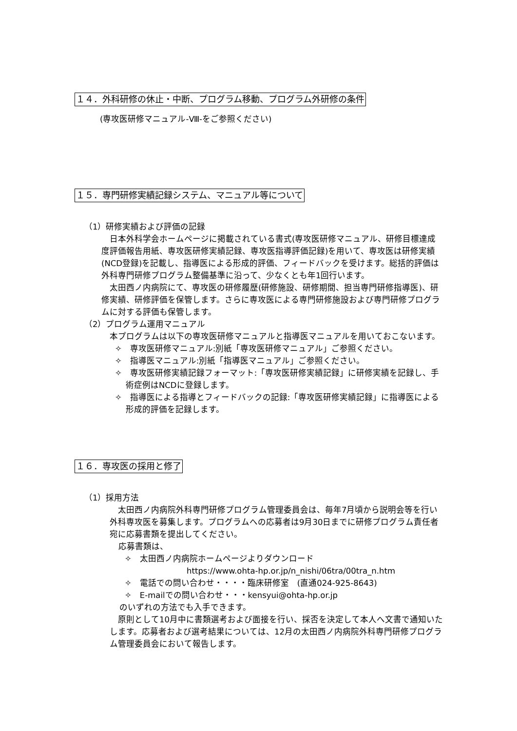１４．外科研修の休止・中断、プログラム移動、プログラム外研修の条件
(専攻医研修マニュアル-Ⅷ-をご参照ください)
１５．専門研修実績記録システム、マニュアル等について
（1）研修実績および評価の記録
日本外科学会ホームページに掲載されている書式(専攻医研修マニュアル、研修目標達成度評価報告用紙、専攻医研修実績記録、専攻医指導評価記録)を用いて、専攻医は研修実績(NCD登録)を記載し、指導医による形成的評価、フィードバックを受けます。総括的評価は外科専門研修プログラム整備基準に沿って、少なくとも年1回行います。
太田西ノ内病院にて、専攻医の研修履歴(研修施設、研修期間、担当専門研修指導医)、研修実績、研修評価を保管します。さらに専攻医による専門研修施設および専門研修プログラムに対する評価も保管します。
（2）プログラム運用マニュアル
本プログラムは以下の専攻医研修マニュアルと指導医マニュアルを用いておこないます。
✧　専攻医研修マニュアル:別紙「専攻医研修マニュアル」ご参照ください。
✧　指導医マニュアル:別紙「指導医マニュアル」ご参照ください。
✧　専攻医研修実績記録フォーマット:「専攻医研修実績記録」に研修実績を記録し、手術症例はNCDに登録します。
✧　指導医による指導とフィードバックの記録:「専攻医研修実績記録」に指導医による形成的評価を記録します。
１６．専攻医の採用と修了
（1）採用方法
太田西ノ内病院外科専門研修プログラム管理委員会は、毎年7月頃から説明会等を行い外科専攻医を募集します。プログラムへの応募者は9月30日までに研修プログラム責任者宛に応募書類を提出してください。
応募書類は、
✧　太田西ノ内病院ホームページよりダウンロード
https://www.ohta-hp.or.jp/n_nishi/06tra/00tra_n.htm
✧　電話での問い合わせ・・・・臨床研修室　(直通024-925-8643)
✧　E-mailでの問い合わせ・・・kensyui@ohta-hp.or.jp
のいずれの方法でも入手できます。
原則として10月中に書類選考および面接を行い、採否を決定して本人へ文書で通知いたします。応募者および選考結果については、12月の太田西ノ内病院外科専門研修プログラム管理委員会において報告します。